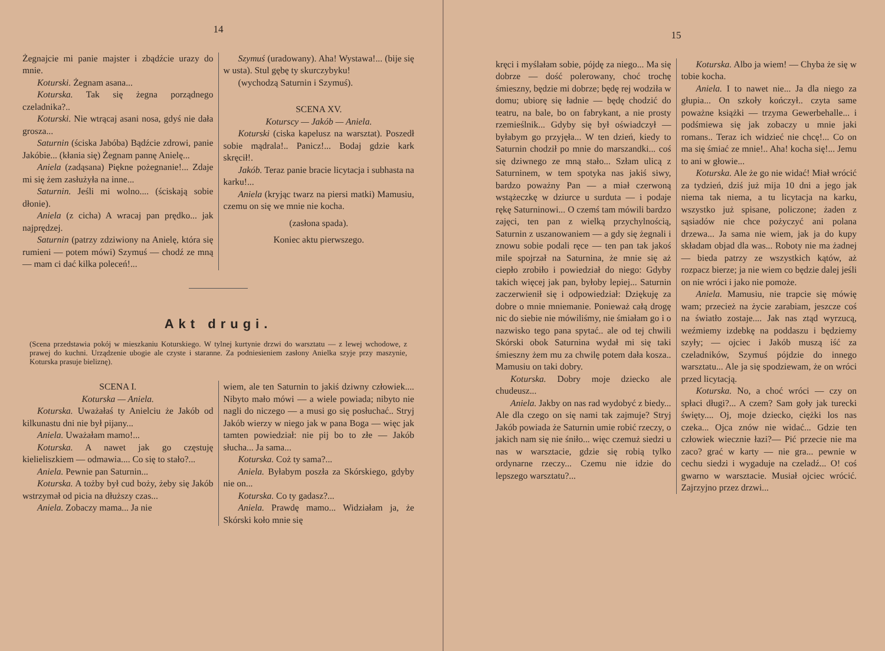14
Żegnajcie mi panie majster i zbądźcie urazy do mnie.
Koturski. Żegnam asana...
Koturska. Tak się żegna porządnego czeladnika?..
Koturski. Nie wtrącaj asani nosa, gdyś nie dała grosza...
Saturnin (ściska Jabóba) Bądźcie zdrowi, panie Jakóbie... (kłania się) Żegnam pannę Anielę...
Aniela (zadąsana) Piękne pożegnanie!... Zdaje mi się żem zasłużyła na inne...
Saturnin. Jeśli mi wolno.... (ściskają sobie dłonie).
Aniela (z cicha) A wracaj pan prędko... jak najprędzej.
Saturnin (patrzy zdziwiony na Anielę, która się rumieni — potem mówi) Szymuś — chodź ze mną — mam ci dać kilka poleceń!...
Szymuś (uradowany). Aha! Wystawa!... (bije się w usta). Stul gębę ty skurczybyku!
(wychodzą Saturnin i Szymuś).
SCENA XV.
Kotur­scy — Jakób — Aniela.
Koturski (ciska kapelusz na warsztat). Poszedł sobie mądrala!.. Panicz!... Bodaj gdzie kark skręcił!.
Jakób. Teraz panie bracie licytacja i subhasta na karku!...
Aniela (kryjąc twarz na piersi matki) Mamusiu, czemu on się we mnie nie kocha.
(zasłona spada).
Koniec aktu pierwszego.
Akt drugi.
(Scena przedstawia pokój w mieszkaniu Koturskiego. W tylnej kurtynie drzwi do warsztatu — z lewej wchodowe, z prawej do kuchni. Urządzenie ubogie ale czyste i staranne. Za podniesieniem zasłony Anielka szyje przy maszynie, Koturska prasuje bieliznę).
SCENA I.
Koturska — Aniela.
Koturska. Uważałaś ty Anielciu że Jakób od kilkunastu dni nie był pijany...
Aniela. Uważałam mamo!...
Koturska. A nawet jak go częstuję kielieliszkiem — odmawia.... Co się to stało?...
Aniela. Pewnie pan Saturnin...
Koturska. A tożby był cud boży, żeby się Jakób wstrzymał od picia na dłuższy czas...
Aniela. Zobaczy mama... Ja nie
wiem, ale ten Saturnin to jakiś dziwny człowiek.... Nibyto mało mówi — a wiele powiada; nibyto nie nagli do niczego — a musi go się posłuchać.. Stryj Jakób wierzy w niego jak w pana Boga — więc jak tamten powiedział: nie pij bo to złe — Jakób słucha... Ja sama...
Koturska. Coż ty sama?...
Aniela. Byłabym poszła za Skórskiego, gdyby nie on...
Koturska. Co ty gadasz?...
Aniela. Prawdę mamo... Widziałam ja, że Skórski koło mnie się
15
kręci i myślałam sobie, pójdę za niego... Ma się dobrze — dość polerowany, choć trochę śmieszny, będzie mi dobrze; będę rej wodziła w domu; ubiorę się ładnie — będę chodzić do teatru, na bale, bo on fabrykant, a nie prosty rzemieślnik... Gdyby się był oświadczył — byłabym go przyjęła... W ten dzień, kiedy to Saturnin chodził po mnie do marszandki... coś się dziwnego ze mną stało... Szłam ulicą z Saturninem, w tem spotyka nas jakiś siwy, bardzo poważny Pan — a miał czerwoną wstążeczkę w dziurce u surduta — i podaje rękę Saturninowi... O czemś tam mówili bardzo zajęci, ten pan z wielką przychylnością, Saturnin z uszanowaniem — a gdy się żegnali i znowu sobie podali ręce — ten pan tak jakoś mile spojrzał na Saturnina, że mnie się aż ciepło zrobiło i powiedział do niego: Gdyby takich więcej jak pan, byłoby lepiej... Saturnin zaczerwienił się i odpowiedział: Dziękuję za dobre o mnie mniemanie. Ponieważ całą drogę nic do siebie nie mówiliśmy, nie śmiałam go i o nazwisko tego pana spytać.. ale od tej chwili Skórski obok Saturnina wydał mi się taki śmieszny żem mu za chwilę potem dała kosza.. Mamusiu on taki dobry.
Koturska. Dobry moje dziecko ale chudeusz...
Aniela. Jakby on nas rad wydobyć z biedy... Ale dla czego on się nami tak zajmuje? Stryj Jakób powiada że Saturnin umie robić rzeczy, o jakich nam się nie śniło... więc czemuż siedzi u nas w warsztacie, gdzie się robią tylko ordynarne rzeczy... Czemu nie idzie do lepszego warsztatu?...
Koturska. Albo ja wiem! — Chyba że się w tobie kocha.
Aniela. I to nawet nie... Ja dla niego za głupia... On szkoły kończył.. czyta same poważne książki — trzyma Gewerbehalle... i podśmiewa się jak zobaczy u mnie jaki romans.. Teraz ich widzieć nie chcę!... Co on ma się śmiać ze mnie!.. Aha! kocha się!... Jemu to ani w głowie...
Koturska. Ale że go nie widać! Miał wrócić za tydzień, dziś już mija 10 dni a jego jak niema tak niema, a tu licytacja na karku, wszystko już spisane, policzone; żaden z sąsiadów nie chce pożyczyć ani polana drzewa... Ja sama nie wiem, jak ja do kupy składam objad dla was... Roboty nie ma żadnej — bieda patrzy ze wszystkich kątów, aż rozpacz bierze; ja nie wiem co będzie dalej jeśli on nie wróci i jako nie pomoże.
Aniela. Mamusiu, nie trapcie się mówię wam; przecież na życie zarabiam, jeszcze coś na światło zostaje.... Jak nas ztąd wyrzucą, weźmiemy izdebkę na poddaszu i będziemy szyły; — ojciec i Jakób muszą iść za czeladników, Szymuś pójdzie do innego warsztatu... Ale ja się spodziewam, że on wróci przed licytacją.
Koturska. No, a choć wróci — czy on spłaci długi?... A czem? Sam goły jak turecki święty.... Oj, moje dziecko, ciężki los nas czeka... Ojca znów nie widać... Gdzie ten człowiek wiecznie łazi?— Pić przecie nie ma zaco? grać w karty — nie gra... pewnie w cechu siedzi i wygaduje na czeladź... O! coś gwarno w warsztacie. Musiał ojciec wrócić. Zajrzyjno przez drzwi...